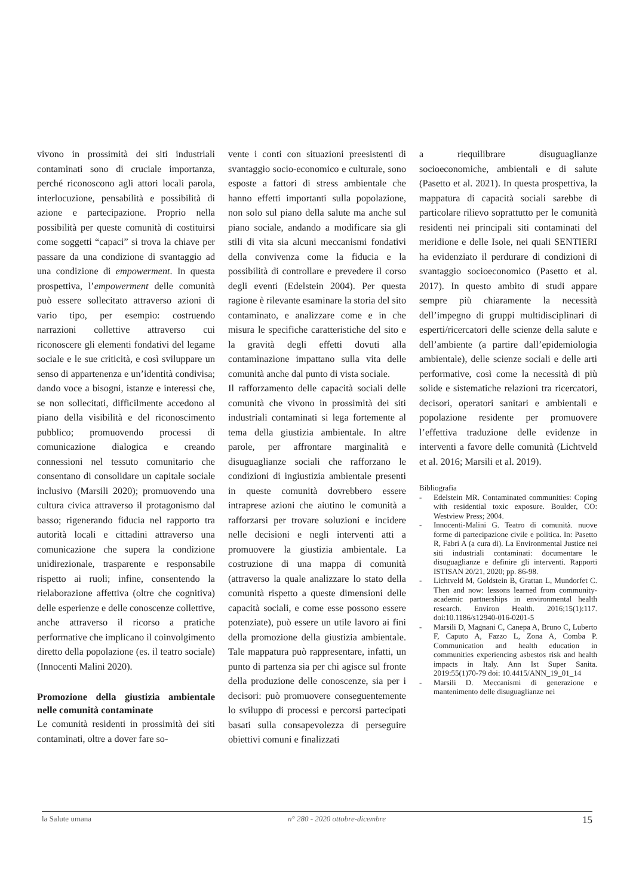vivono in prossimità dei siti industriali contaminati sono di cruciale importanza, perché riconoscono agli attori locali parola, interlocuzione, pensabilità e possibilità di azione e partecipazione. Proprio nella possibilità per queste comunità di costituirsi come soggetti “capaci” si trova la chiave per passare da una condizione di svantaggio ad una condizione di empowerment. In questa prospettiva, l’empowerment delle comunità può essere sollecitato attraverso azioni di vario tipo, per esempio: costruendo narrazioni collettive attraverso cui riconoscere gli elementi fondativi del legame sociale e le sue criticità, e così sviluppare un senso di appartenenza e un’identità condivisa; dando voce a bisogni, istanze e interessi che, se non sollecitati, difficilmente accedono al piano della visibilità e del riconoscimento pubblico; promuovendo processi di comunicazione dialogica e creando connessioni nel tessuto comunitario che consentano di consolidare un capitale sociale inclusivo (Marsili 2020); promuovendo una cultura civica attraverso il protagonismo dal basso; rigenerando fiducia nel rapporto tra autorità locali e cittadini attraverso una comunicazione che supera la condizione unidirezionale, trasparente e responsabile rispetto ai ruoli; infine, consentendo la rielaborazione affettiva (oltre che cognitiva) delle esperienze e delle conoscenze collettive, anche attraverso il ricorso a pratiche performative che implicano il coinvolgimento diretto della popolazione (es. il teatro sociale) (Innocenti Malini 2020).
Promozione della giustizia ambientale nelle comunità contaminate
Le comunità residenti in prossimità dei siti contaminati, oltre a dover fare so-
vente i conti con situazioni preesistenti di svantaggio socio-economico e culturale, sono esposte a fattori di stress ambientale che hanno effetti importanti sulla popolazione, non solo sul piano della salute ma anche sul piano sociale, andando a modificare sia gli stili di vita sia alcuni meccanismi fondativi della convivenza come la fiducia e la possibilità di controllare e prevedere il corso degli eventi (Edelstein 2004). Per questa ragione è rilevante esaminare la storia del sito contaminato, e analizzare come e in che misura le specifiche caratteristiche del sito e la gravità degli effetti dovuti alla contaminazione impattano sulla vita delle comunità anche dal punto di vista sociale.
Il rafforzamento delle capacità sociali delle comunità che vivono in prossimità dei siti industriali contaminati si lega fortemente al tema della giustizia ambientale. In altre parole, per affrontare marginalità e disuguaglianze sociali che rafforzano le condizioni di ingiustizia ambientale presenti in queste comunità dovrebbero essere intraprese azioni che aiutino le comunità a rafforzarsi per trovare soluzioni e incidere nelle decisioni e negli interventi atti a promuovere la giustizia ambientale. La costruzione di una mappa di comunità (attraverso la quale analizzare lo stato della comunità rispetto a queste dimensioni delle capacità sociali, e come esse possono essere potenziate), può essere un utile lavoro ai fini della promozione della giustizia ambientale. Tale mappatura può rappresentare, infatti, un punto di partenza sia per chi agisce sul fronte della produzione delle conoscenze, sia per i decisori: può promuovere conseguentemente lo sviluppo di processi e percorsi partecipati basati sulla consapevolezza di perseguire obiettivi comuni e finalizzati
a riequilibrare disuguaglianze socioeconomiche, ambientali e di salute (Pasetto et al. 2021). In questa prospettiva, la mappatura di capacità sociali sarebbe di particolare rilievo soprattutto per le comunità residenti nei principali siti contaminati del meridione e delle Isole, nei quali SENTIERI ha evidenziato il perdurare di condizioni di svantaggio socioeconomico (Pasetto et al. 2017). In questo ambito di studi appare sempre più chiaramente la necessità dell’impegno di gruppi multidisciplinari di esperti/ricercatori delle scienze della salute e dell’ambiente (a partire dall’epidemiologia ambientale), delle scienze sociali e delle arti performative, così come la necessità di più solide e sistematiche relazioni tra ricercatori, decisori, operatori sanitari e ambientali e popolazione residente per promuovere l’effettiva traduzione delle evidenze in interventi a favore delle comunità (Lichtveld et al. 2016; Marsili et al. 2019).
Bibliografia
- Edelstein MR. Contaminated communities: Coping with residential toxic exposure. Boulder, CO: Westview Press; 2004.
- Innocenti-Malini G. Teatro di comunità. nuove forme di partecipazione civile e politica. In: Pasetto R, Fabri A (a cura di). La Environmental Justice nei siti industriali contaminati: documentare le disuguaglianze e definire gli interventi. Rapporti ISTISAN 20/21, 2020; pp. 86-98.
- Lichtveld M, Goldstein B, Grattan L, Mundorfet C. Then and now: lessons learned from community- academic partnerships in environmental health research. Environ Health. 2016;15(1):117. doi:10.1186/s12940-016-0201-5
- Marsili D, Magnani C, Canepa A, Bruno C, Luberto F, Caputo A, Fazzo L, Zona A, Comba P. Communication and health education in communities experiencing asbestos risk and health impacts in Italy. Ann Ist Super Sanita. 2019:55(1)70-79 doi: 10.4415/ANN_19_01_14
- Marsili D. Meccanismi di generazione e mantenimento delle disuguaglianze nei
la Salute umana n° 280 - 2020 ottobre-dicembre 15